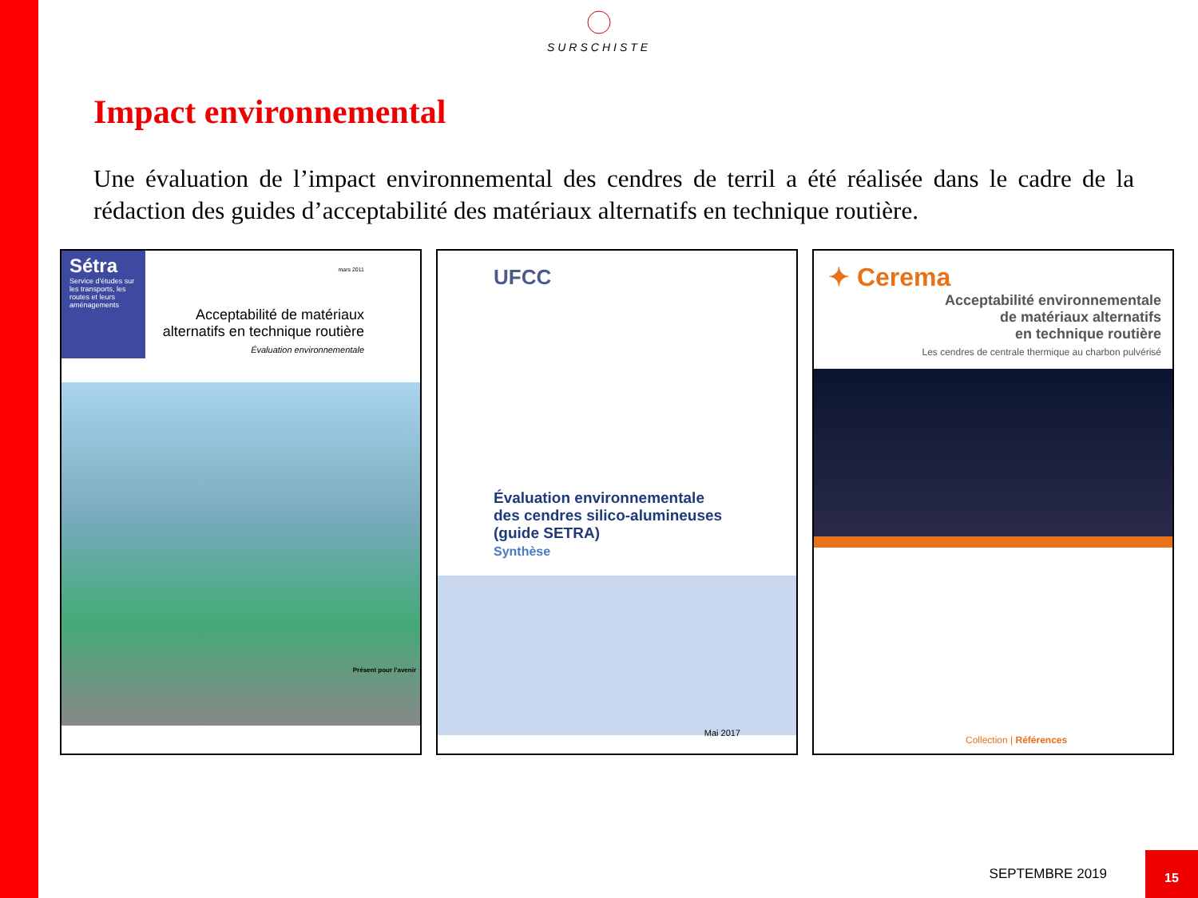SURSCHISTE
Impact environnemental
Une évaluation de l’impact environnemental des cendres de terril a été réalisée dans le cadre de la rédaction des guides d’acceptabilité des matériaux alternatifs en technique routière.
Sétra
Service d'études sur les transports, les routes et leurs aménagements
mars 2011
Acceptabilité de matériaux
alternatifs en technique routière
Évaluation environnementale
Présent pour l'avenir
UFCC
Évaluation environnementale
des cendres silico-alumineuses
(guide SETRA)
Synthèse
Mai 2017
✦ Cerema
Acceptabilité environnementale
de matériaux alternatifs
en technique routière
Les cendres de centrale thermique au charbon pulvérisé
Collection | Références
SEPTEMBRE 2019
15